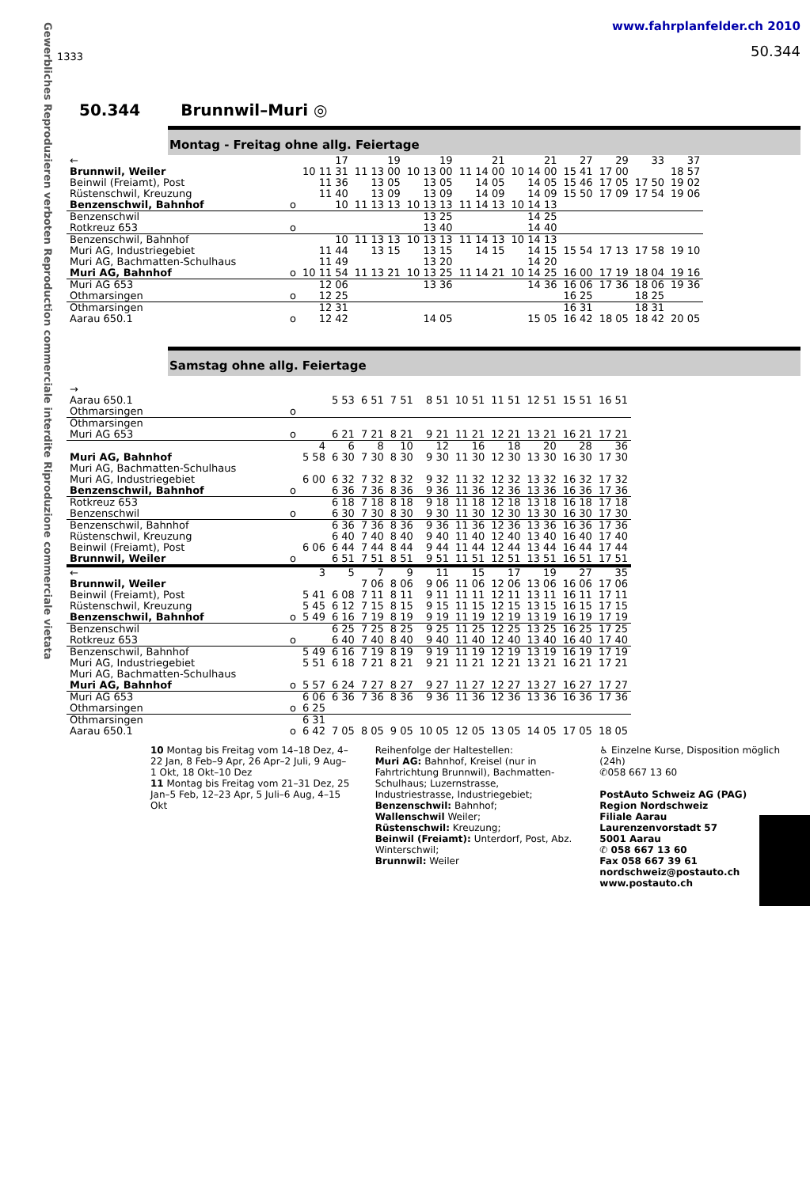Gewerbliches Reproduzieren verboten Reproduction commerciale interdite Riproduzione commerciale vietata
1333
www.fahrplanfelder.ch 2010
50.344
50.344 Brunnwil–Muri ◎
Montag - Freitag ohne allg. Feiertage
| ← | | 17 | 19 | 19 | 21 | 21 | 27 | 29 | 33 | 37 |
| Brunnwil, Weiler | | 10 11 31 | 11 13 00 | 10 13 00 | 11 14 00 | 10 14 00 | 15 41 | 17 00 | | 18 57 |
| Beinwil (Freiamt), Post | | 11 36 | 13 05 | 13 05 | 14 05 | 14 05 | 15 46 | 17 05 | 17 50 | 19 02 |
| Rüstenschwil, Kreuzung | | 11 40 | 13 09 | 13 09 | 14 09 | 14 09 | 15 50 | 17 09 | 17 54 | 19 06 |
| Benzenschwil, Bahnhof | o | 10 | 11 13 13 | 10 13 13 | 11 14 13 | 10 14 13 | | | | |
| Benzenschwil | | | | 13 25 | | 14 25 | | | | |
| Rotkreuz 653 | o | | | 13 40 | | 14 40 | | | | |
| Benzenschwil, Bahnhof | | 10 | 11 13 13 | 10 13 13 | 11 14 13 | 10 14 13 | | | | |
| Muri AG, Industriegebiet | | 11 44 | 13 15 | 13 15 | 14 15 | 14 15 | 15 54 | 17 13 | 17 58 | 19 10 |
| Muri AG, Bachmatten-Schulhaus | | 11 49 | | 13 20 | | 14 20 | | | | |
| Muri AG, Bahnhof | o | 10 11 54 | 11 13 21 | 10 13 25 | 11 14 21 | 10 14 25 | 16 00 | 17 19 | 18 04 | 19 16 |
| Muri AG 653 | | 12 06 | | 13 36 | | 14 36 | 16 06 | 17 36 | 18 06 | 19 36 |
| Othmarsingen | o | 12 25 | | | | | 16 25 | | 18 25 | |
| Othmarsingen | | 12 31 | | | | | 16 31 | | 18 31 | |
| Aarau 650.1 | o | 12 42 | | 14 05 | | 15 05 | 16 42 | 18 05 | 18 42 | 20 05 |
Samstag ohne allg. Feiertage
| → | | | | | | | | | | | |
| Aarau 650.1 | | | 5 53 | 6 51 | 7 51 | 8 51 | 10 51 | 11 51 | 12 51 | 15 51 | 16 51 |
| Othmarsingen | o | | | | | | | | | | |
| Othmarsingen | | | | | | | | | | | |
| Muri AG 653 | o | | 6 21 | 7 21 | 8 21 | 9 21 | 11 21 | 12 21 | 13 21 | 16 21 | 17 21 |
| | | 4 | 6 | 8 | 10 | 12 | 16 | 18 | 20 | 28 | 36 |
| Muri AG, Bahnhof | | 5 58 | 6 30 | 7 30 | 8 30 | 9 30 | 11 30 | 12 30 | 13 30 | 16 30 | 17 30 |
| Muri AG, Bachmatten-Schulhaus | | | | | | | | | | | |
| Muri AG, Industriegebiet | | 6 00 | 6 32 | 7 32 | 8 32 | 9 32 | 11 32 | 12 32 | 13 32 | 16 32 | 17 32 |
| Benzenschwil, Bahnhof | o | | 6 36 | 7 36 | 8 36 | 9 36 | 11 36 | 12 36 | 13 36 | 16 36 | 17 36 |
| Rotkreuz 653 | | | 6 18 | 7 18 | 8 18 | 9 18 | 11 18 | 12 18 | 13 18 | 16 18 | 17 18 |
| Benzenschwil | o | | 6 30 | 7 30 | 8 30 | 9 30 | 11 30 | 12 30 | 13 30 | 16 30 | 17 30 |
| Benzenschwil, Bahnhof | | | 6 36 | 7 36 | 8 36 | 9 36 | 11 36 | 12 36 | 13 36 | 16 36 | 17 36 |
| Rüstenschwil, Kreuzung | | | 6 40 | 7 40 | 8 40 | 9 40 | 11 40 | 12 40 | 13 40 | 16 40 | 17 40 |
| Beinwil (Freiamt), Post | | 6 06 | 6 44 | 7 44 | 8 44 | 9 44 | 11 44 | 12 44 | 13 44 | 16 44 | 17 44 |
| Brunnwil, Weiler | o | | 6 51 | 7 51 | 8 51 | 9 51 | 11 51 | 12 51 | 13 51 | 16 51 | 17 51 |
| ← | | 3 | 5 | 7 | 9 | 11 | 15 | 17 | 19 | 27 | 35 |
| Brunnwil, Weiler | | | | 7 06 | 8 06 | 9 06 | 11 06 | 12 06 | 13 06 | 16 06 | 17 06 |
| Beinwil (Freiamt), Post | | 5 41 | 6 08 | 7 11 | 8 11 | 9 11 | 11 11 | 12 11 | 13 11 | 16 11 | 17 11 |
| Rüstenschwil, Kreuzung | | 5 45 | 6 12 | 7 15 | 8 15 | 9 15 | 11 15 | 12 15 | 13 15 | 16 15 | 17 15 |
| Benzenschwil, Bahnhof | o | 5 49 | 6 16 | 7 19 | 8 19 | 9 19 | 11 19 | 12 19 | 13 19 | 16 19 | 17 19 |
| Benzenschwil | | | 6 25 | 7 25 | 8 25 | 9 25 | 11 25 | 12 25 | 13 25 | 16 25 | 17 25 |
| Rotkreuz 653 | o | | 6 40 | 7 40 | 8 40 | 9 40 | 11 40 | 12 40 | 13 40 | 16 40 | 17 40 |
| Benzenschwil, Bahnhof | | 5 49 | 6 16 | 7 19 | 8 19 | 9 19 | 11 19 | 12 19 | 13 19 | 16 19 | 17 19 |
| Muri AG, Industriegebiet | | 5 51 | 6 18 | 7 21 | 8 21 | 9 21 | 11 21 | 12 21 | 13 21 | 16 21 | 17 21 |
| Muri AG, Bachmatten-Schulhaus | | | | | | | | | | | |
| Muri AG, Bahnhof | o | 5 57 | 6 24 | 7 27 | 8 27 | 9 27 | 11 27 | 12 27 | 13 27 | 16 27 | 17 27 |
| Muri AG 653 | | 6 06 | 6 36 | 7 36 | 8 36 | 9 36 | 11 36 | 12 36 | 13 36 | 16 36 | 17 36 |
| Othmarsingen | o | 6 25 | | | | | | | | | |
| Othmarsingen | | 6 31 | | | | | | | | | |
| Aarau 650.1 | o | 6 42 | 7 05 | 8 05 | 9 05 | 10 05 | 12 05 | 13 05 | 14 05 | 17 05 | 18 05 |
10 Montag bis Freitag vom 14–18 Dez, 4–22 Jan, 8 Feb–9 Apr, 26 Apr–2 Juli, 9 Aug–1 Okt, 18 Okt–10 Dez
11 Montag bis Freitag vom 21–31 Dez, 25 Jan–5 Feb, 12–23 Apr, 5 Juli–6 Aug, 4–15 Okt
Reihenfolge der Haltestellen:
Muri AG: Bahnhof, Kreisel (nur in Fahrtrichtung Brunnwil), Bachmatten-Schulhaus; Luzernstrasse, Industriestrasse, Industriegebiet;
Benzenschwil: Bahnhof;
Wallenschwil Weiler;
Rüstenschwil: Kreuzung;
Beinwil (Freiamt): Unterdorf, Post, Abz. Winterschwil;
Brunnwil: Weiler
♿ Einzelne Kurse, Disposition möglich (24h)
✆058 667 13 60
PostAuto Schweiz AG (PAG)
Region Nordschweiz
Filiale Aarau
Laurenzenvorstadt 57
5001 Aarau
✆ 058 667 13 60
Fax 058 667 39 61
nordschweiz@postauto.ch
www.postauto.ch